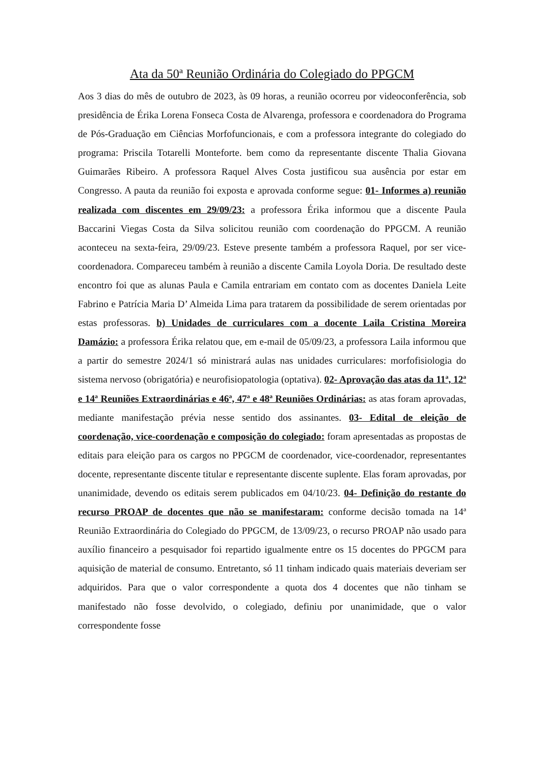Ata da 50ª Reunião Ordinária do Colegiado do PPGCM
Aos 3 dias do mês de outubro de 2023, às 09 horas, a reunião ocorreu por videoconferência, sob presidência de Érika Lorena Fonseca Costa de Alvarenga, professora e coordenadora do Programa de Pós-Graduação em Ciências Morfofuncionais, e com a professora integrante do colegiado do programa: Priscila Totarelli Monteforte. bem como da representante discente Thalia Giovana Guimarães Ribeiro. A professora Raquel Alves Costa justificou sua ausência por estar em Congresso. A pauta da reunião foi exposta e aprovada conforme segue: 01- Informes a) reunião realizada com discentes em 29/09/23: a professora Érika informou que a discente Paula Baccarini Viegas Costa da Silva solicitou reunião com coordenação do PPGCM. A reunião aconteceu na sexta-feira, 29/09/23. Esteve presente também a professora Raquel, por ser vice-coordenadora. Compareceu também à reunião a discente Camila Loyola Doria. De resultado deste encontro foi que as alunas Paula e Camila entrariam em contato com as docentes Daniela Leite Fabrino e Patrícia Maria D’ Almeida Lima para tratarem da possibilidade de serem orientadas por estas professoras. b) Unidades de curriculares com a docente Laila Cristina Moreira Damázio: a professora Érika relatou que, em e-mail de 05/09/23, a professora Laila informou que a partir do semestre 2024/1 só ministrará aulas nas unidades curriculares: morfofisiologia do sistema nervoso (obrigatória) e neurofisiopatologia (optativa). 02- Aprovação das atas da 11ª, 12ª e 14ª Reuniões Extraordinárias e 46ª, 47ª e 48ª Reuniões Ordinárias: as atas foram aprovadas, mediante manifestação prévia nesse sentido dos assinantes. 03- Edital de eleição de coordenação, vice-coordenação e composição do colegiado: foram apresentadas as propostas de editais para eleição para os cargos no PPGCM de coordenador, vice-coordenador, representantes docente, representante discente titular e representante discente suplente. Elas foram aprovadas, por unanimidade, devendo os editais serem publicados em 04/10/23. 04- Definição do restante do recurso PROAP de docentes que não se manifestaram: conforme decisão tomada na 14ª Reunião Extraordinária do Colegiado do PPGCM, de 13/09/23, o recurso PROAP não usado para auxílio financeiro a pesquisador foi repartido igualmente entre os 15 docentes do PPGCM para aquisição de material de consumo. Entretanto, só 11 tinham indicado quais materiais deveriam ser adquiridos. Para que o valor correspondente a quota dos 4 docentes que não tinham se manifestado não fosse devolvido, o colegiado, definiu por unanimidade, que o valor correspondente fosse